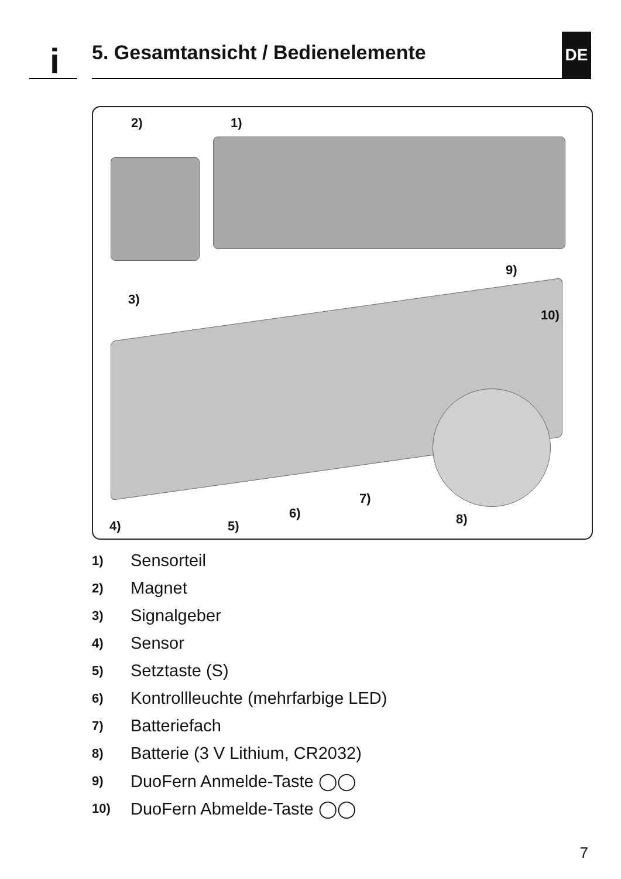i
5. Gesamtansicht / Bedienelemente
DE
2) 1)
3)
9)
10)
7)
6) 8) 4) 5)
1) Sensorteil
2) Magnet
3) Signalgeber
4) Sensor
5) Setztaste (S)
6) Kontrollleuchte (mehrfarbige LED)
7) Batteriefach
8) Batterie (3 V Lithium, CR2032)
9) DuoFern Anmelde-Taste ◯◯
10) DuoFern Abmelde-Taste ◯◯
7